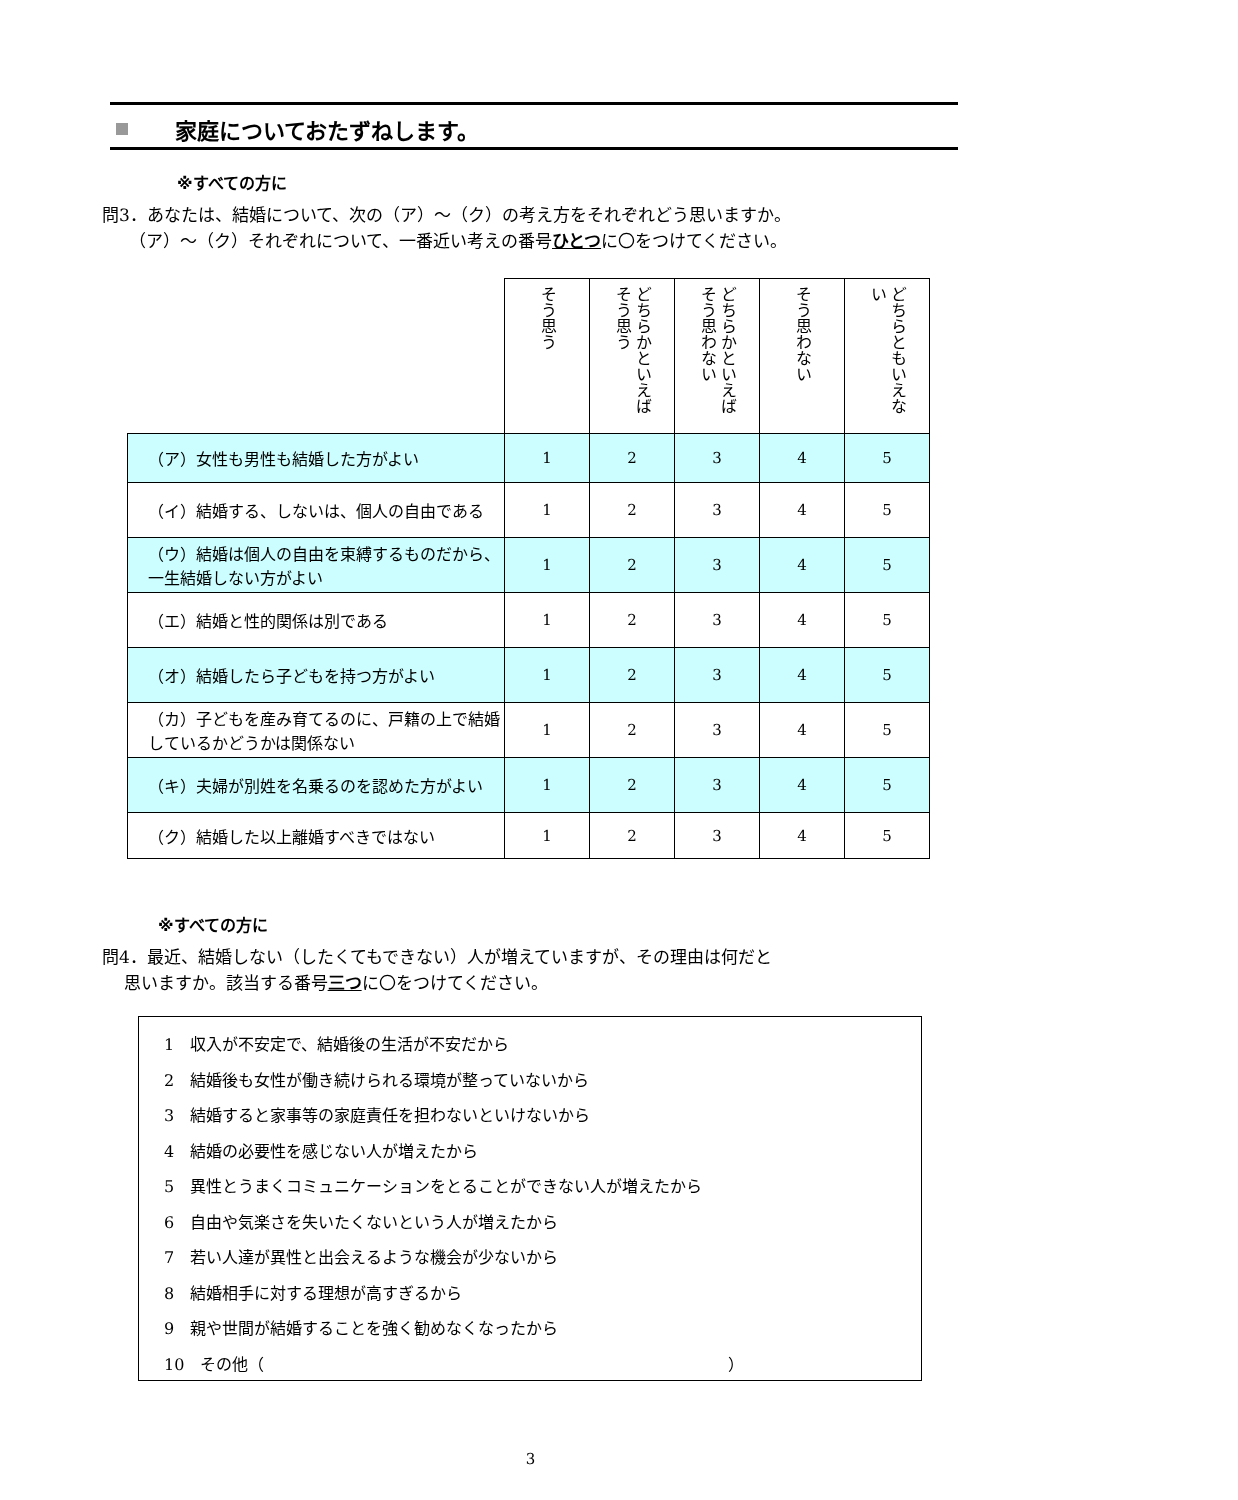家庭についておたずねします。
※すべての方に
問3．あなたは、結婚について、次の（ア）～（ク）の考え方をそれぞれどう思いますか。
（ア）～（ク）それぞれについて、一番近い考えの番号ひとつに〇をつけてください。
| | そう思う | どちらかといえばそう思う | どちらかといえばそう思わない | そう思わない | どちらともいえない |
| （ア）女性も男性も結婚した方がよい | 1 | 2 | 3 | 4 | 5 |
| （イ）結婚する、しないは、個人の自由である | 1 | 2 | 3 | 4 | 5 |
| （ウ）結婚は個人の自由を束縛するものだから、一生結婚しない方がよい | 1 | 2 | 3 | 4 | 5 |
| （エ）結婚と性的関係は別である | 1 | 2 | 3 | 4 | 5 |
| （オ）結婚したら子どもを持つ方がよい | 1 | 2 | 3 | 4 | 5 |
| （カ）子どもを産み育てるのに、戸籍の上で結婚しているかどうかは関係ない | 1 | 2 | 3 | 4 | 5 |
| （キ）夫婦が別姓を名乗るのを認めた方がよい | 1 | 2 | 3 | 4 | 5 |
| （ク）結婚した以上離婚すべきではない | 1 | 2 | 3 | 4 | 5 |
※すべての方に
問4．最近、結婚しない（したくてもできない）人が増えていますが、その理由は何だと
思いますか。該当する番号三つに〇をつけてください。
1　収入が不安定で、結婚後の生活が不安だから
2　結婚後も女性が働き続けられる環境が整っていないから
3　結婚すると家事等の家庭責任を担わないといけないから
4　結婚の必要性を感じない人が増えたから
5　異性とうまくコミュニケーションをとることができない人が増えたから
6　自由や気楽さを失いたくないという人が増えたから
7　若い人達が異性と出会えるような機会が少ないから
8　結婚相手に対する理想が高すぎるから
9　親や世間が結婚することを強く勧めなくなったから
10　その他（　　　　　　　　　　　　　　　　　　　　　　　　　　　　　）
3